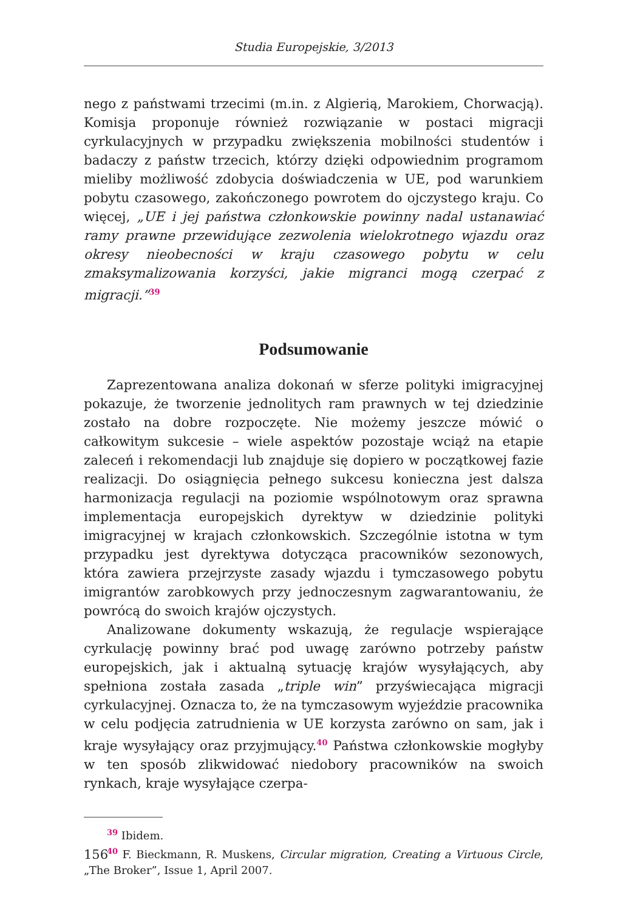Studia Europejskie, 3/2013
nego z państwami trzecimi (m.in. z Algierią, Marokiem, Chorwacją). Komisja proponuje również rozwiązanie w postaci migracji cyrkulacyjnych w przypadku zwiększenia mobilności studentów i badaczy z państw trzecich, którzy dzięki odpowiednim programom mieliby możliwość zdobycia doświadczenia w UE, pod warunkiem pobytu czasowego, zakończonego powrotem do ojczystego kraju. Co więcej, „UE i jej państwa członkowskie powinny nadal ustanawiać ramy prawne przewidujące zezwolenia wielokrotnego wjazdu oraz okresy nieobecności w kraju czasowego pobytu w celu zmaksymalizowania korzyści, jakie migranci mogą czerpać z migracji.”<sup>39</sup>
Podsumowanie
Zaprezentowana analiza dokonań w sferze polityki imigracyjnej pokazuje, że tworzenie jednolitych ram prawnych w tej dziedzinie zostało na dobre rozpoczęte. Nie możemy jeszcze mówić o całkowitym sukcesie – wiele aspektów pozostaje wciąż na etapie zaleceń i rekomendacji lub znajduje się dopiero w początkowej fazie realizacji. Do osiągnięcia pełnego sukcesu konieczna jest dalsza harmonizacja regulacji na poziomie wspólnotowym oraz sprawna implementacja europejskich dyrektyw w dziedzinie polityki imigracyjnej w krajach członkowskich. Szczególnie istotna w tym przypadku jest dyrektywa dotycząca pracowników sezonowych, która zawiera przejrzyste zasady wjazdu i tymczasowego pobytu imigrantów zarobkowych przy jednoczesnym zagwarantowaniu, że powrócą do swoich krajów ojczystych.
Analizowane dokumenty wskazują, że regulacje wspierające cyrkulację powinny brać pod uwagę zarówno potrzeby państw europejskich, jak i aktualną sytuację krajów wysyłających, aby spełniona została zasada „triple win” przyświecająca migracji cyrkulacyjnej. Oznacza to, że na tymczasowym wyjeździe pracownika w celu podjęcia zatrudnienia w UE korzysta zarówno on sam, jak i kraje wysyłający oraz przyjmujący.<sup>40</sup> Państwa członkowskie mogłyby w ten sposób zlikwidować niedobory pracowników na swoich rynkach, kraje wysyłające czerpa-
<sup>39</sup> Ibidem.
<sup>40</sup> F. Bieckmann, R. Muskens, Circular migration, Creating a Virtuous Circle, „The Broker”, Issue 1, April 2007.
156